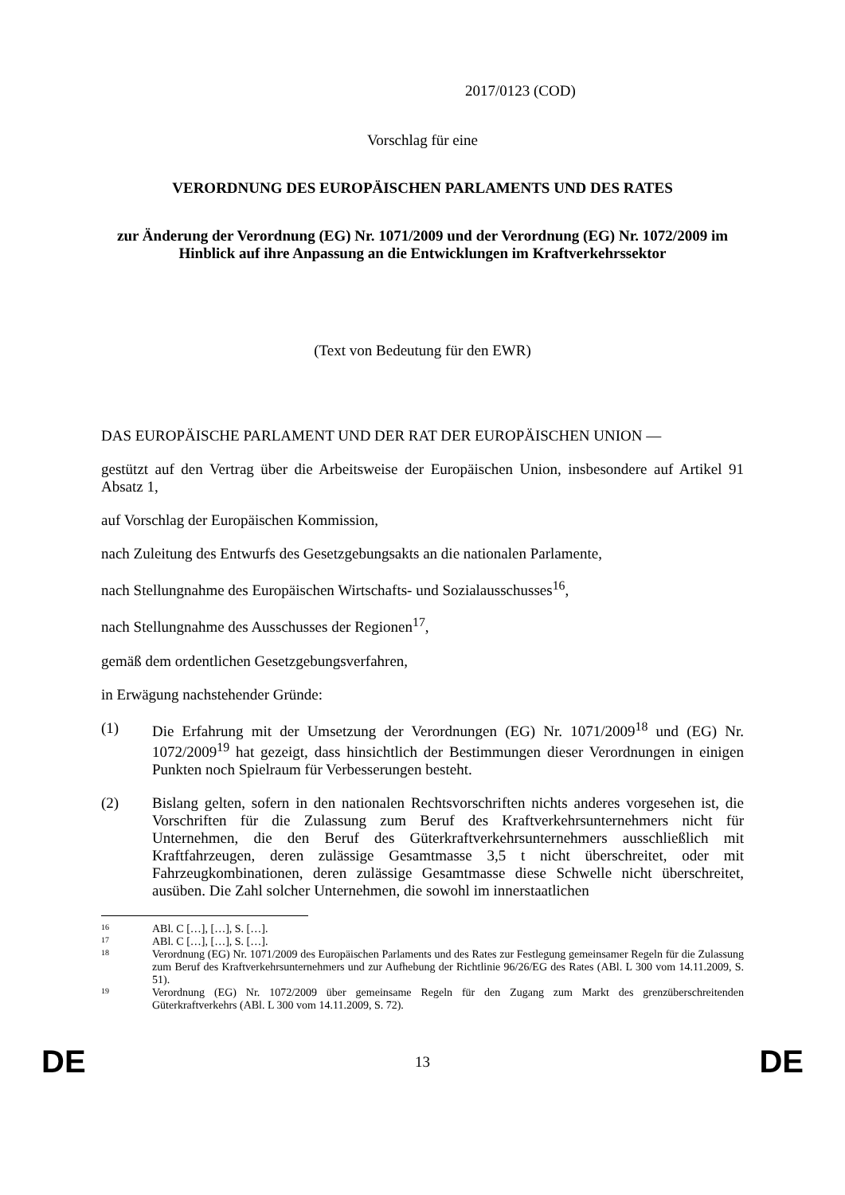2017/0123 (COD)
Vorschlag für eine
VERORDNUNG DES EUROPÄISCHEN PARLAMENTS UND DES RATES
zur Änderung der Verordnung (EG) Nr. 1071/2009 und der Verordnung (EG) Nr. 1072/2009 im Hinblick auf ihre Anpassung an die Entwicklungen im Kraftverkehrssektor
(Text von Bedeutung für den EWR)
DAS EUROPÄISCHE PARLAMENT UND DER RAT DER EUROPÄISCHEN UNION —
gestützt auf den Vertrag über die Arbeitsweise der Europäischen Union, insbesondere auf Artikel 91 Absatz 1,
auf Vorschlag der Europäischen Kommission,
nach Zuleitung des Entwurfs des Gesetzgebungsakts an die nationalen Parlamente,
nach Stellungnahme des Europäischen Wirtschafts- und Sozialausschusses<sup>16</sup>,
nach Stellungnahme des Ausschusses der Regionen<sup>17</sup>,
gemäß dem ordentlichen Gesetzgebungsverfahren,
in Erwägung nachstehender Gründe:
(1) Die Erfahrung mit der Umsetzung der Verordnungen (EG) Nr. 1071/2009<sup>18</sup> und (EG) Nr. 1072/2009<sup>19</sup> hat gezeigt, dass hinsichtlich der Bestimmungen dieser Verordnungen in einigen Punkten noch Spielraum für Verbesserungen besteht.
(2) Bislang gelten, sofern in den nationalen Rechtsvorschriften nichts anderes vorgesehen ist, die Vorschriften für die Zulassung zum Beruf des Kraftverkehrsunternehmers nicht für Unternehmen, die den Beruf des Güterkraftverkehrsunternehmers ausschließlich mit Kraftfahrzeugen, deren zulässige Gesamtmasse 3,5 t nicht überschreitet, oder mit Fahrzeugkombinationen, deren zulässige Gesamtmasse diese Schwelle nicht überschreitet, ausüben. Die Zahl solcher Unternehmen, die sowohl im innerstaatlichen
16
ABl. C […], […], S. […].
17
ABl. C […], […], S. […].
18
Verordnung (EG) Nr. 1071/2009 des Europäischen Parlaments und des Rates zur Festlegung gemeinsamer Regeln für die Zulassung zum Beruf des Kraftverkehrsunternehmers und zur Aufhebung der Richtlinie 96/26/EG des Rates (ABl. L 300 vom 14.11.2009, S. 51).
19
Verordnung (EG) Nr. 1072/2009 über gemeinsame Regeln für den Zugang zum Markt des grenzüberschreitenden Güterkraftverkehrs (ABl. L 300 vom 14.11.2009, S. 72).
DE 13 DE